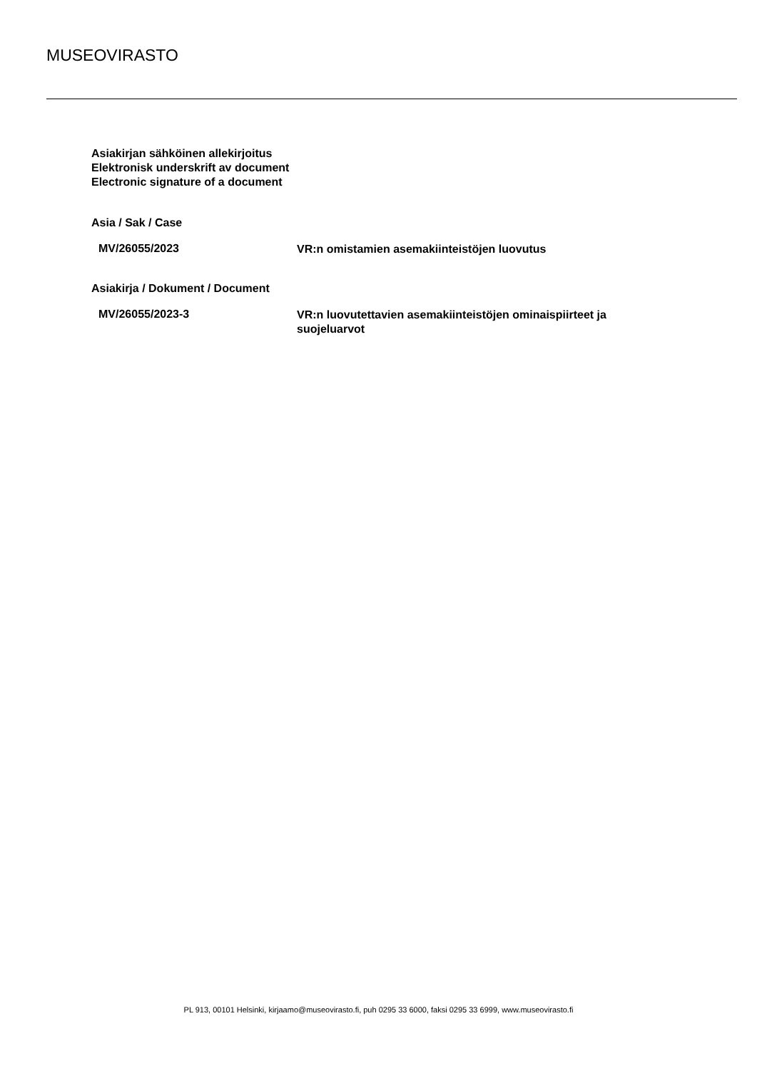MUSEOVIRASTO
Asiakirjan sähköinen allekirjoitus
Elektronisk underskrift av document
Electronic signature of a document
Asia / Sak / Case
MV/26055/2023
VR:n omistamien asemakiinteistöjen luovutus
Asiakirja / Dokument / Document
MV/26055/2023-3
VR:n luovutettavien asemakiinteistöjen ominaispiirteet ja suojeluarvot
PL 913, 00101 Helsinki, kirjaamo@museovirasto.fi, puh 0295 33 6000, faksi 0295 33 6999, www.museovirasto.fi